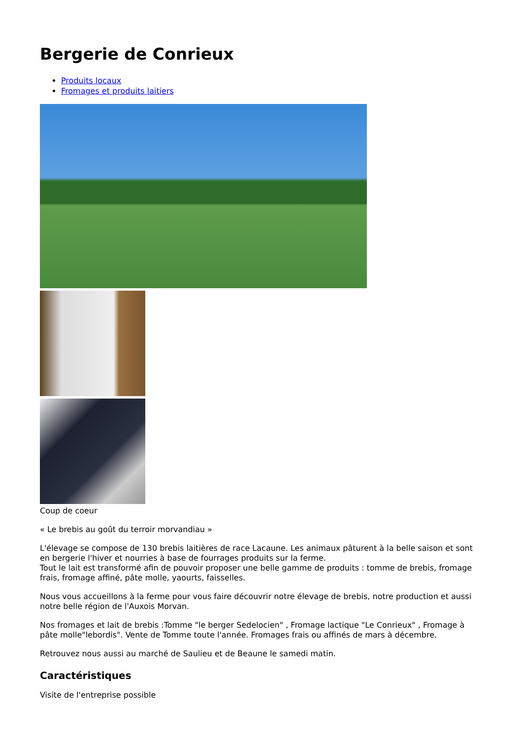Bergerie de Conrieux
Produits locaux
Fromages et produits laitiers
Coup de coeur
« Le brebis au goût du terroir morvandiau »
L'élevage se compose de 130 brebis laitières de race Lacaune. Les animaux pâturent à la belle saison et sont en bergerie l'hiver et nourries à base de fourrages produits sur la ferme.
Tout le lait est transformé afin de pouvoir proposer une belle gamme de produits : tomme de brebis, fromage frais, fromage affiné, pâte molle, yaourts, faisselles.
Nous vous accueillons à la ferme pour vous faire découvrir notre élevage de brebis, notre production et aussi notre belle région de l'Auxois Morvan.
Nos fromages et lait de brebis :Tomme "le berger Sedelocien" , Fromage lactique "Le Conrieux" , Fromage à pâte molle"lebordis". Vente de Tomme toute l'année. Fromages frais ou affinés de mars à décembre.
Retrouvez nous aussi au marché de Saulieu et de Beaune le samedi matin.
Caractéristiques
Visite de l'entreprise possible